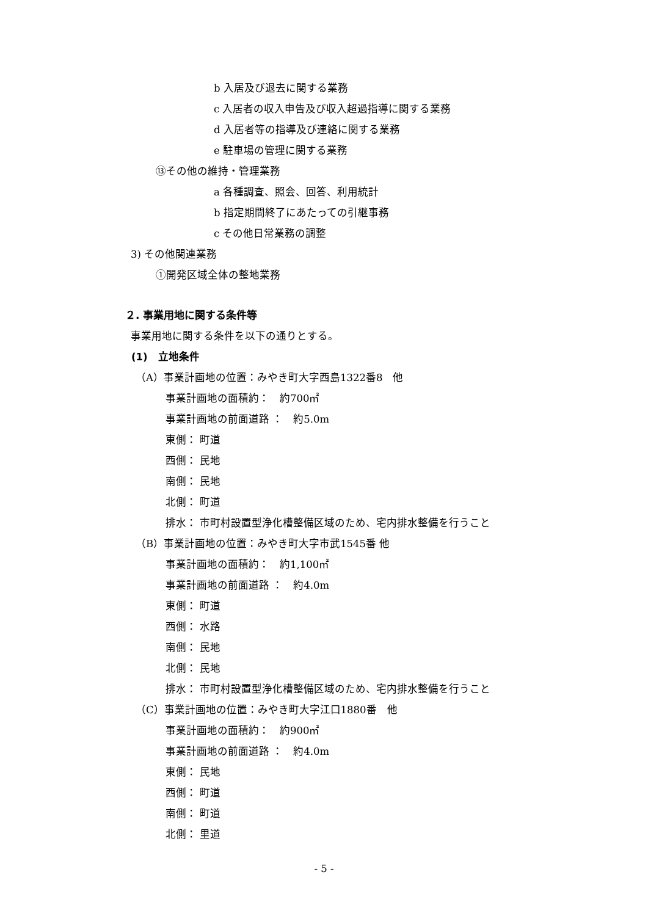b 入居及び退去に関する業務
c 入居者の収入申告及び収入超過指導に関する業務
d 入居者等の指導及び連絡に関する業務
e 駐車場の管理に関する業務
⑬その他の維持・管理業務
a 各種調査、照会、回答、利用統計
b 指定期間終了にあたっての引継事務
c その他日常業務の調整
3) その他関連業務
①開発区域全体の整地業務
２. 事業用地に関する条件等
事業用地に関する条件を以下の通りとする。
(1)　立地条件
（A）事業計画地の位置：みやき町大字西島1322番8　他
事業計画地の面積約：　約700㎡
事業計画地の前面道路 ：　約5.0m
東側： 町道
西側： 民地
南側： 民地
北側： 町道
排水： 市町村設置型浄化槽整備区域のため、宅内排水整備を行うこと
（B）事業計画地の位置：みやき町大字市武1545番 他
事業計画地の面積約：　約1,100㎡
事業計画地の前面道路 ：　約4.0m
東側： 町道
西側： 水路
南側： 民地
北側： 民地
排水： 市町村設置型浄化槽整備区域のため、宅内排水整備を行うこと
（C）事業計画地の位置：みやき町大字江口1880番　他
事業計画地の面積約：　約900㎡
事業計画地の前面道路 ：　約4.0m
東側： 民地
西側： 町道
南側： 町道
北側： 里道
- 5 -